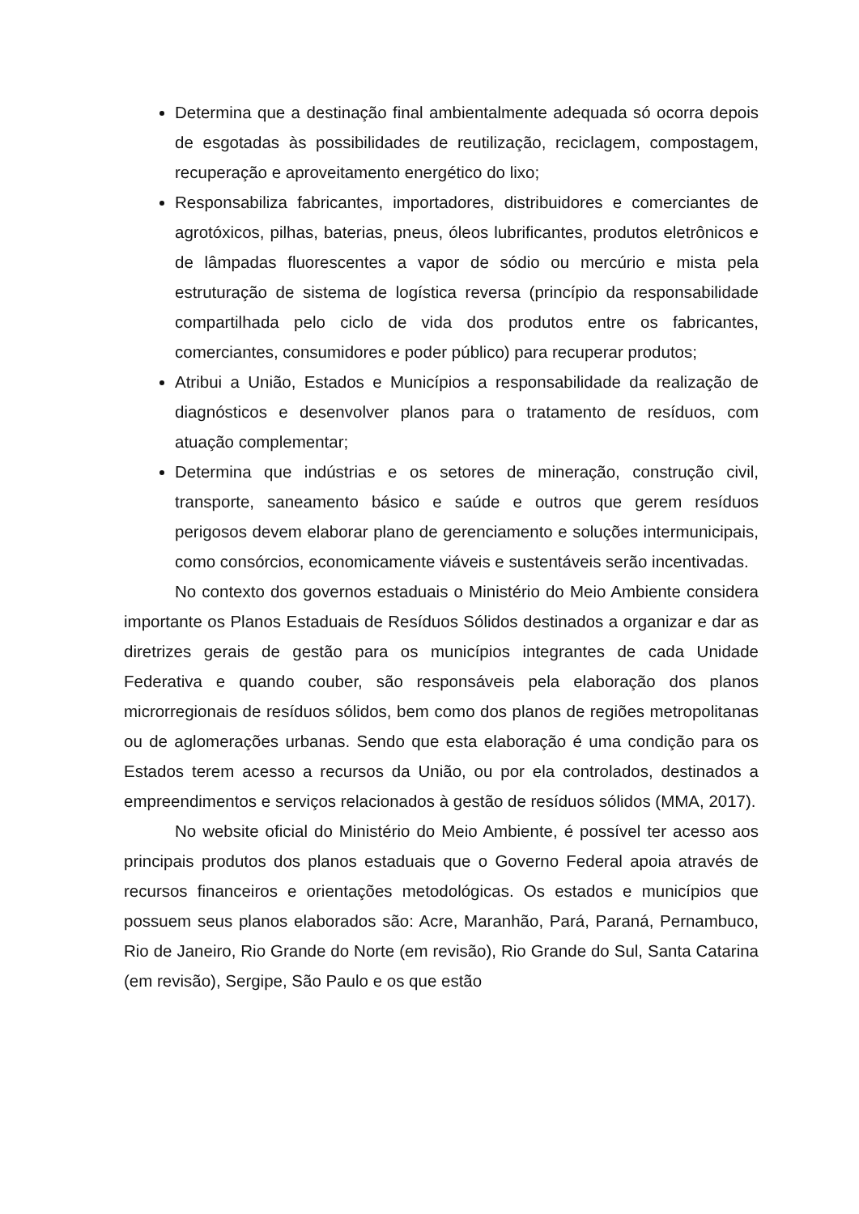Determina que a destinação final ambientalmente adequada só ocorra depois de esgotadas às possibilidades de reutilização, reciclagem, compostagem, recuperação e aproveitamento energético do lixo;
Responsabiliza fabricantes, importadores, distribuidores e comerciantes de agrotóxicos, pilhas, baterias, pneus, óleos lubrificantes, produtos eletrônicos e de lâmpadas fluorescentes a vapor de sódio ou mercúrio e mista pela estruturação de sistema de logística reversa (princípio da responsabilidade compartilhada pelo ciclo de vida dos produtos entre os fabricantes, comerciantes, consumidores e poder público) para recuperar produtos;
Atribui a União, Estados e Municípios a responsabilidade da realização de diagnósticos e desenvolver planos para o tratamento de resíduos, com atuação complementar;
Determina que indústrias e os setores de mineração, construção civil, transporte, saneamento básico e saúde e outros que gerem resíduos perigosos devem elaborar plano de gerenciamento e soluções intermunicipais, como consórcios, economicamente viáveis e sustentáveis serão incentivadas.
No contexto dos governos estaduais o Ministério do Meio Ambiente considera importante os Planos Estaduais de Resíduos Sólidos destinados a organizar e dar as diretrizes gerais de gestão para os municípios integrantes de cada Unidade Federativa e quando couber, são responsáveis pela elaboração dos planos microrregionais de resíduos sólidos, bem como dos planos de regiões metropolitanas ou de aglomerações urbanas. Sendo que esta elaboração é uma condição para os Estados terem acesso a recursos da União, ou por ela controlados, destinados a empreendimentos e serviços relacionados à gestão de resíduos sólidos (MMA, 2017).
No website oficial do Ministério do Meio Ambiente, é possível ter acesso aos principais produtos dos planos estaduais que o Governo Federal apoia através de recursos financeiros e orientações metodológicas. Os estados e municípios que possuem seus planos elaborados são: Acre, Maranhão, Pará, Paraná, Pernambuco, Rio de Janeiro, Rio Grande do Norte (em revisão), Rio Grande do Sul, Santa Catarina (em revisão), Sergipe, São Paulo e os que estão